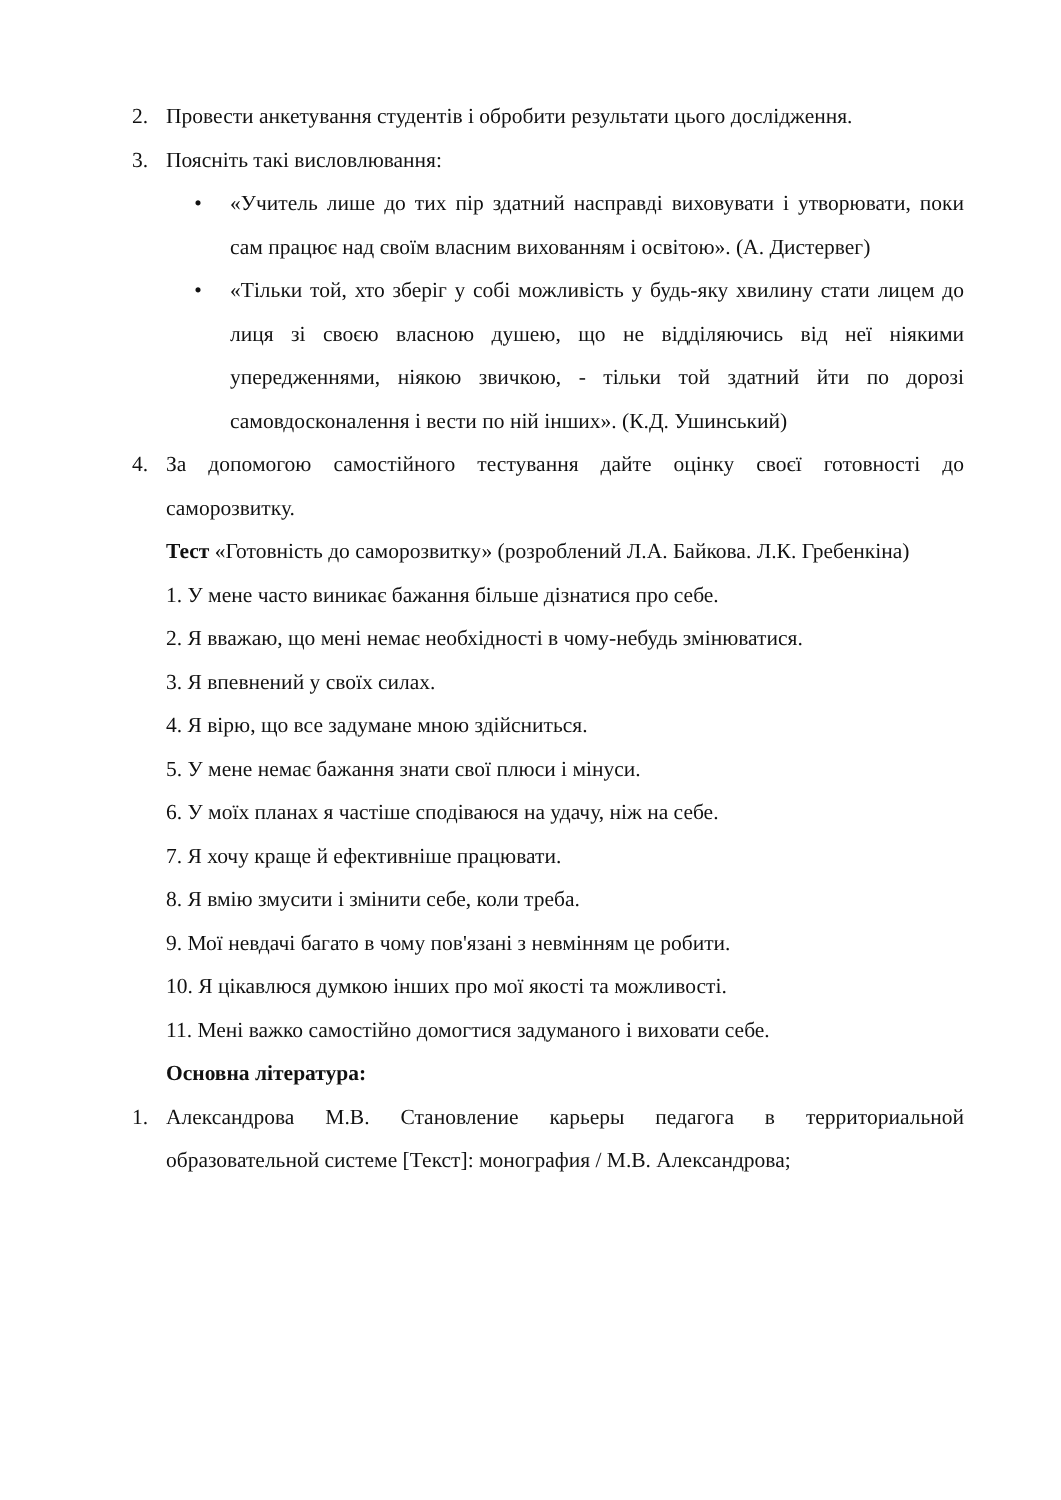2. Провести анкетування студентів і обробити результати цього дослідження.
3. Поясніть такі висловлювання:
• «Учитель лише до тих пір здатний насправді виховувати і утворювати, поки сам працює над своїм власним вихованням і освітою». (А. Дистервег)
• «Тільки той, хто зберіг у собі можливість у будь-яку хвилину стати лицем до лиця зі своєю власною душею, що не відділяючись від неї ніякими упередженнями, ніякою звичкою, - тільки той здатний йти по дорозі самовдосконалення і вести по ній інших». (К.Д. Ушинський)
4. За допомогою самостійного тестування дайте оцінку своєї готовності до саморозвитку.
Тест «Готовність до саморозвитку» (розроблений Л.А. Байкова. Л.К. Гребенкіна)
1. У мене часто виникає бажання більше дізнатися про себе.
2. Я вважаю, що мені немає необхідності в чому-небудь змінюватися.
3. Я впевнений у своїх силах.
4. Я вірю, що все задумане мною здійсниться.
5. У мене немає бажання знати свої плюси і мінуси.
6. У моїх планах я частіше сподіваюся на удачу, ніж на себе.
7. Я хочу краще й ефективніше працювати.
8. Я вмію змусити і змінити себе, коли треба.
9. Мої невдачі багато в чому пов'язані з невмінням це робити.
10. Я цікавлюся думкою інших про мої якості та можливості.
11. Мені важко самостійно домогтися задуманого і виховати себе.
Основна література:
1. Александрова М.В. Становление карьеры педагога в территориальной образовательной системе [Текст]: монография / М.В. Александрова;